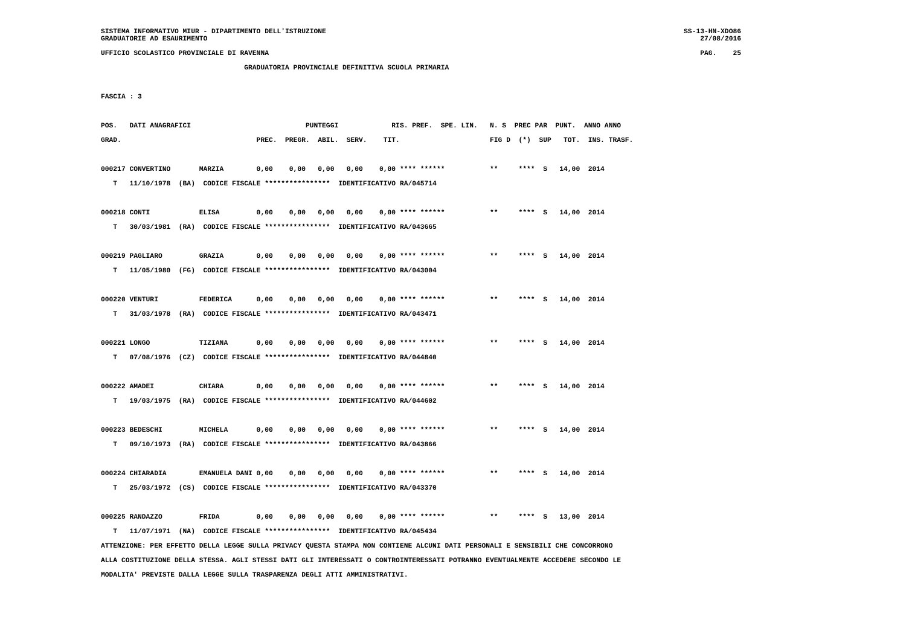SISTEMA INFORMATIVO MIUR - DIPARTIMENTO DELL'ISTRUZIONE SS-13-HN-XDO86
GRADUATORIE AD ESAURIMENTO 27/08/2016
UFFICIO SCOLASTICO PROVINCIALE DI RAVENNA PAG. 25
                                   GRADUATORIA PROVINCIALE DEFINITIVA SCUOLA PRIMARIA

FASCIA : 3

POS.   DATI ANAGRAFICI                            PUNTEGGI             RIS. PREF.  SPE. LIN.   N. S  PREC PAR  PUNT.  ANNO ANNO
GRAD.                                 PREC.  PREGR.  ABIL.  SERV.    TIT.                      FIG D  (*)  SUP   TOT.  INS. TRASF.

000217 CONVERTINO       MARZIA        0,00    0,00   0,00   0,00    0,00 **** ******           **     ****  S   14,00  2014
   T   11/10/1978  (BA)  CODICE FISCALE ****************  IDENTIFICATIVO RA/045714

000218 CONTI            ELISA         0,00    0,00   0,00   0,00    0,00 **** ******           **     ****  S   14,00  2014
   T   30/03/1981  (RA)  CODICE FISCALE ****************  IDENTIFICATIVO RA/043665

000219 PAGLIARO         GRAZIA        0,00    0,00   0,00   0,00    0,00 **** ******           **     ****  S   14,00  2014
   T   11/05/1980  (FG)  CODICE FISCALE ****************  IDENTIFICATIVO RA/043004

000220 VENTURI          FEDERICA      0,00    0,00   0,00   0,00    0,00 **** ******           **     ****  S   14,00  2014
   T   31/03/1978  (RA)  CODICE FISCALE ****************  IDENTIFICATIVO RA/043471

000221 LONGO            TIZIANA       0,00    0,00   0,00   0,00    0,00 **** ******           **     ****  S   14,00  2014
   T   07/08/1976  (CZ)  CODICE FISCALE ****************  IDENTIFICATIVO RA/044840

000222 AMADEI           CHIARA        0,00    0,00   0,00   0,00    0,00 **** ******           **     ****  S   14,00  2014
   T   19/03/1975  (RA)  CODICE FISCALE ****************  IDENTIFICATIVO RA/044602

000223 BEDESCHI         MICHELA       0,00    0,00   0,00   0,00    0,00 **** ******           **     ****  S   14,00  2014
   T   09/10/1973  (RA)  CODICE FISCALE ****************  IDENTIFICATIVO RA/043866

000224 CHIARADIA        EMANUELA DANI 0,00    0,00   0,00   0,00    0,00 **** ******           **     ****  S   14,00  2014
   T   25/03/1972  (CS)  CODICE FISCALE ****************  IDENTIFICATIVO RA/043370

000225 RANDAZZO         FRIDA         0,00    0,00   0,00   0,00    0,00 **** ******           **     ****  S   13,00  2014
   T   11/07/1971  (NA)  CODICE FISCALE ****************  IDENTIFICATIVO RA/045434
ATTENZIONE: PER EFFETTO DELLA LEGGE SULLA PRIVACY QUESTA STAMPA NON CONTIENE ALCUNI DATI PERSONALI E SENSIBILI CHE CONCORRONO
ALLA COSTITUZIONE DELLA STESSA. AGLI STESSI DATI GLI INTERESSATI O CONTROINTERESSATI POTRANNO EVENTUALMENTE ACCEDERE SECONDO LE
MODALITA' PREVISTE DALLA LEGGE SULLA TRASPARENZA DEGLI ATTI AMMINISTRATIVI.